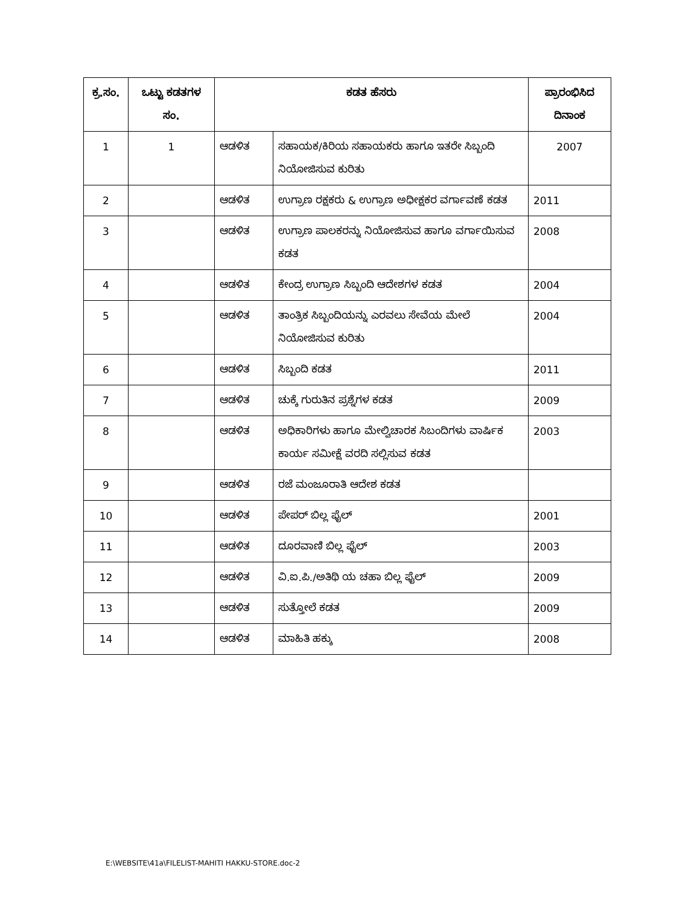| ಕ್ರ.ಸಂ. | ಒಟ್ಟು ಕಡತಗಳ ಸಂ. | ಕಡತ ಹೆಸರು | | ಪ್ರಾರಂಭಿಸಿದ ದಿನಾಂಕ |
| --- | --- | --- | --- | --- |
| 1 | 1 | ಆಡಳಿತ | ಸಹಾಯಕ/ಕಿರಿಯ ಸಹಾಯಕರು ಹಾಗೂ ಇತರೇ ಸಿಬ್ಬಂದಿ ನಿಯೋಜಿಸುವ ಕುರಿತು | 2007 |
| 2 | | ಆಡಳಿತ | ಉಗ್ರಾಣ ರಕ್ಷಕರು & ಉಗ್ರಾಣ ಅಧೀಕ್ಷಕರ ವರ್ಗಾವಣೆ ಕಡತ | 2011 |
| 3 | | ಆಡಳಿತ | ಉಗ್ರಾಣ ಪಾಲಕರನ್ನು ನಿಯೋಜಿಸುವ ಹಾಗೂ ವರ್ಗಾಯಿಸುವ ಕಡತ | 2008 |
| 4 | | ಆಡಳಿತ | ಕೇಂದ್ರ ಉಗ್ರಾಣ ಸಿಬ್ಬಂದಿ ಆದೇಶಗಳ ಕಡತ | 2004 |
| 5 | | ಆಡಳಿತ | ತಾಂತ್ರಿಕ ಸಿಬ್ಬಂದಿಯನ್ನು ಎರವಲು ಸೇವೆಯ ಮೇಲೆ ನಿಯೋಜಿಸುವ ಕುರಿತು | 2004 |
| 6 | | ಆಡಳಿತ | ಸಿಬ್ಬಂದಿ ಕಡತ | 2011 |
| 7 | | ಆಡಳಿತ | ಚುಕ್ಕೆ ಗುರುತಿನ ಪ್ರಶ್ನೆಗಳ ಕಡತ | 2009 |
| 8 | | ಆಡಳಿತ | ಅಧಿಕಾರಿಗಳು ಹಾಗೂ ಮೇಲ್ವಿಚಾರಕ ಸಿಬಂದಿಗಳು ವಾರ್ಷಿಕ ಕಾರ್ಯ ಸಮೀಕ್ಷೆ ವರದಿ ಸಲ್ಲಿಸುವ ಕಡತ | 2003 |
| 9 | | ಆಡಳಿತ | ರಜೆ ಮಂಜೂರಾತಿ ಆದೇಶ ಕಡತ | |
| 10 | | ಆಡಳಿತ | ಪೇಪರ್ ಬಿಲ್ಲ ಫೈಲ್ | 2001 |
| 11 | | ಆಡಳಿತ | ದೂರವಾಣಿ ಬಿಲ್ಲ ಫೈಲ್ | 2003 |
| 12 | | ಆಡಳಿತ | ವಿ.ಐ.ಪಿ./ಅತಿಥಿ ಯ ಚಹಾ ಬಿಲ್ಲ ಫೈಲ್ | 2009 |
| 13 | | ಆಡಳಿತ | ಸುತ್ತೋಲೆ ಕಡತ | 2009 |
| 14 | | ಆಡಳಿತ | ಮಾಹಿತಿ ಹಕ್ಕು | 2008 |
E:\WEBSITE\41a\FILELIST-MAHITI HAKKU-STORE.doc-2